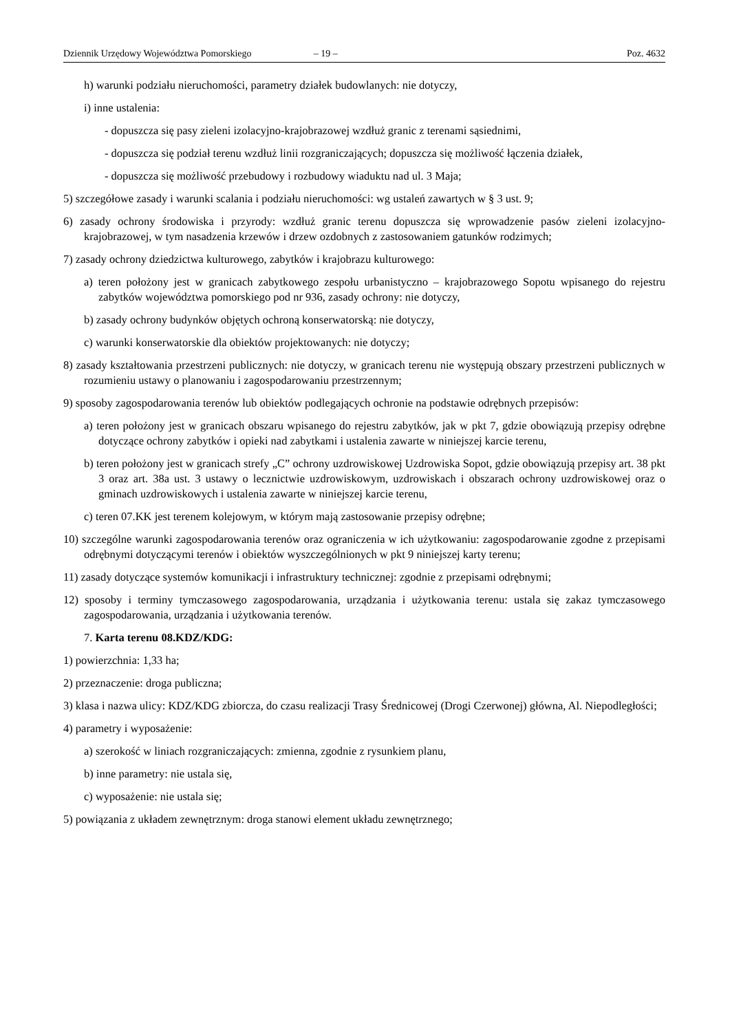Dziennik Urzędowy Województwa Pomorskiego – 19 – Poz. 4632
h) warunki podziału nieruchomości, parametry działek budowlanych: nie dotyczy,
i) inne ustalenia:
- dopuszcza się pasy zieleni izolacyjno-krajobrazowej wzdłuż granic z terenami sąsiednimi,
- dopuszcza się podział terenu wzdłuż linii rozgraniczających; dopuszcza się możliwość łączenia działek,
- dopuszcza się możliwość przebudowy i rozbudowy wiaduktu nad ul. 3 Maja;
5) szczegółowe zasady i warunki scalania i podziału nieruchomości: wg ustaleń zawartych w § 3 ust. 9;
6) zasady ochrony środowiska i przyrody: wzdłuż granic terenu dopuszcza się wprowadzenie pasów zieleni izolacyjno-krajobrazowej, w tym nasadzenia krzewów i drzew ozdobnych z zastosowaniem gatunków rodzimych;
7) zasady ochrony dziedzictwa kulturowego, zabytków i krajobrazu kulturowego:
a) teren położony jest w granicach zabytkowego zespołu urbanistyczno – krajobrazowego Sopotu wpisanego do rejestru zabytków województwa pomorskiego pod nr 936, zasady ochrony: nie dotyczy,
b) zasady ochrony budynków objętych ochroną konserwatorską: nie dotyczy,
c) warunki konserwatorskie dla obiektów projektowanych: nie dotyczy;
8) zasady kształtowania przestrzeni publicznych: nie dotyczy, w granicach terenu nie występują obszary przestrzeni publicznych w rozumieniu ustawy o planowaniu i zagospodarowaniu przestrzennym;
9) sposoby zagospodarowania terenów lub obiektów podlegających ochronie na podstawie odrębnych przepisów:
a) teren położony jest w granicach obszaru wpisanego do rejestru zabytków, jak w pkt 7, gdzie obowiązują przepisy odrębne dotyczące ochrony zabytków i opieki nad zabytkami i ustalenia zawarte w niniejszej karcie terenu,
b) teren położony jest w granicach strefy „C” ochrony uzdrowiskowej Uzdrowiska Sopot, gdzie obowiązują przepisy art. 38 pkt 3 oraz art. 38a ust. 3 ustawy o lecznictwie uzdrowiskowym, uzdrowiskach i obszarach ochrony uzdrowiskowej oraz o gminach uzdrowiskowych i ustalenia zawarte w niniejszej karcie terenu,
c) teren 07.KK jest terenem kolejowym, w którym mają zastosowanie przepisy odrębne;
10) szczególne warunki zagospodarowania terenów oraz ograniczenia w ich użytkowaniu: zagospodarowanie zgodne z przepisami odrębnymi dotyczącymi terenów i obiektów wyszczególnionych w pkt 9 niniejszej karty terenu;
11) zasady dotyczące systemów komunikacji i infrastruktury technicznej: zgodnie z przepisami odrębnymi;
12) sposoby i terminy tymczasowego zagospodarowania, urządzania i użytkowania terenu: ustala się zakaz tymczasowego zagospodarowania, urządzania i użytkowania terenów.
7. Karta terenu 08.KDZ/KDG:
1) powierzchnia: 1,33 ha;
2) przeznaczenie: droga publiczna;
3) klasa i nazwa ulicy: KDZ/KDG zbiorcza, do czasu realizacji Trasy Średnicowej (Drogi Czerwonej) główna, Al. Niepodległości;
4) parametry i wyposażenie:
a) szerokość w liniach rozgraniczających: zmienna, zgodnie z rysunkiem planu,
b) inne parametry: nie ustala się,
c) wyposażenie: nie ustala się;
5) powiązania z układem zewnętrznym: droga stanowi element układu zewnętrznego;